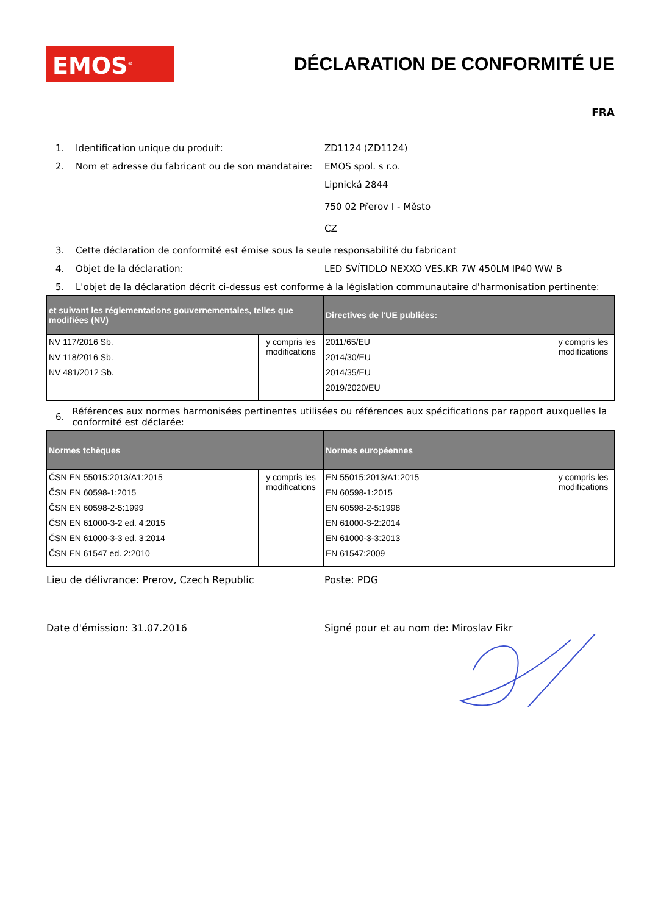EMOS<sup>®</sup>
DÉCLARATION DE CONFORMITÉ UE
FRA
1. Identification unique du produit: ZD1124 (ZD1124)
2. Nom et adresse du fabricant ou de son mandataire: EMOS spol. s r.o.
Lipnická 2844
750 02 Přerov I - Město
CZ
3. Cette déclaration de conformité est émise sous la seule responsabilité du fabricant
4. Objet de la déclaration: LED SVÍTIDLO NEXXO VES.KR 7W 450LM IP40 WW B
5. L'objet de la déclaration décrit ci-dessus est conforme à la législation communautaire d'harmonisation pertinente:
| et suivant les réglementations gouvernementales, telles que modifiées (NV) | | Directives de l'UE publiées: | |
| --- | --- | --- | --- |
| NV 117/2016 Sb. NV 118/2016 Sb. NV 481/2012 Sb. | y compris les modifications | 2011/65/EU 2014/30/EU 2014/35/EU 2019/2020/EU | y compris les modifications |
6. Références aux normes harmonisées pertinentes utilisées ou références aux spécifications par rapport auxquelles la conformité est déclarée:
| Normes tchèques | | Normes européennes | |
| --- | --- | --- | --- |
| ČSN EN 55015:2013/A1:2015 ČSN EN 60598-1:2015 ČSN EN 60598-2-5:1999 ČSN EN 61000-3-2 ed. 4:2015 ČSN EN 61000-3-3 ed. 3:2014 ČSN EN 61547 ed. 2:2010 | y compris les modifications | EN 55015:2013/A1:2015 EN 60598-1:2015 EN 60598-2-5:1998 EN 61000-3-2:2014 EN 61000-3-3:2013 EN 61547:2009 | y compris les modifications |
Lieu de délivrance: Prerov, Czech Republic Poste: PDG
Date d'émission: 31.07.2016 Signé pour et au nom de: Miroslav Fikr